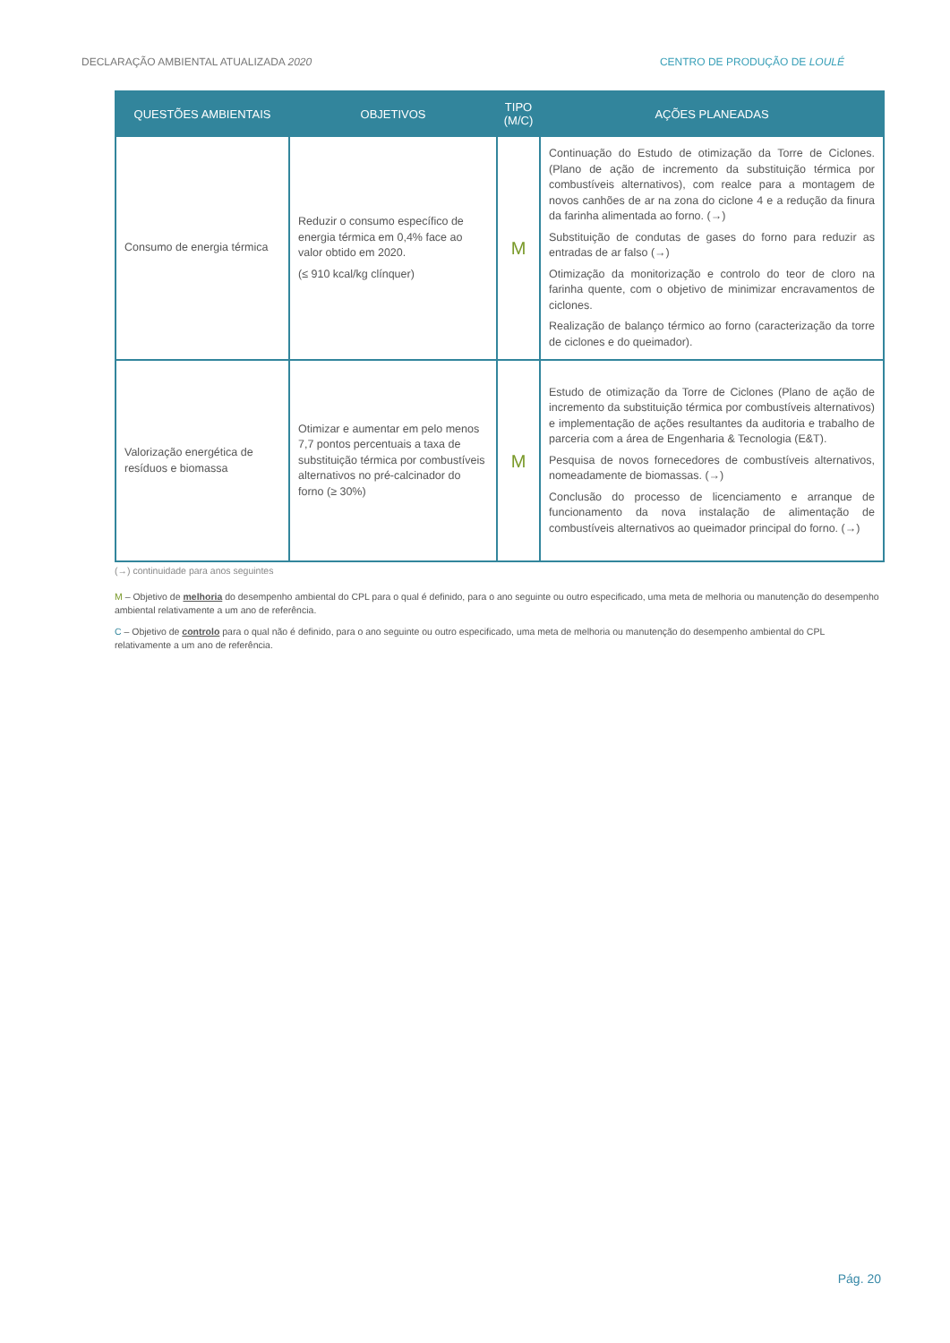DECLARAÇÃO AMBIENTAL ATUALIZADA 2020 CENTRO DE PRODUÇÃO DE LOULÉ
| QUESTÕES AMBIENTAIS | OBJETIVOS | TIPO (M/C) | AÇÕES PLANEADAS |
| --- | --- | --- | --- |
| Consumo de energia térmica | Reduzir o consumo específico de energia térmica em 0,4% face ao valor obtido em 2020. (≤ 910 kcal/kg clínquer) | M | Continuação do Estudo de otimização da Torre de Ciclones. (Plano de ação de incremento da substituição térmica por combustíveis alternativos), com realce para a montagem de novos canhões de ar na zona do ciclone 4 e a redução da finura da farinha alimentada ao forno. (→) Substituição de condutas de gases do forno para reduzir as entradas de ar falso (→) Otimização da monitorização e controlo do teor de cloro na farinha quente, com o objetivo de minimizar encravamentos de ciclones. Realização de balanço térmico ao forno (caracterização da torre de ciclones e do queimador). |
| Valorização energética de resíduos e biomassa | Otimizar e aumentar em pelo menos 7,7 pontos percentuais a taxa de substituição térmica por combustíveis alternativos no pré-calcinador do forno (≥ 30%) | M | Estudo de otimização da Torre de Ciclones (Plano de ação de incremento da substituição térmica por combustíveis alternativos) e implementação de ações resultantes da auditoria e trabalho de parceria com a área de Engenharia & Tecnologia (E&T). Pesquisa de novos fornecedores de combustíveis alternativos, nomeadamente de biomassas. (→) Conclusão do processo de licenciamento e arranque de funcionamento da nova instalação de alimentação de combustíveis alternativos ao queimador principal do forno. (→) |
(→) continuidade para anos seguintes
M – Objetivo de melhoria do desempenho ambiental do CPL para o qual é definido, para o ano seguinte ou outro especificado, uma meta de melhoria ou manutenção do desempenho ambiental relativamente a um ano de referência.
C – Objetivo de controlo para o qual não é definido, para o ano seguinte ou outro especificado, uma meta de melhoria ou manutenção do desempenho ambiental do CPL relativamente a um ano de referência.
Pág. 20